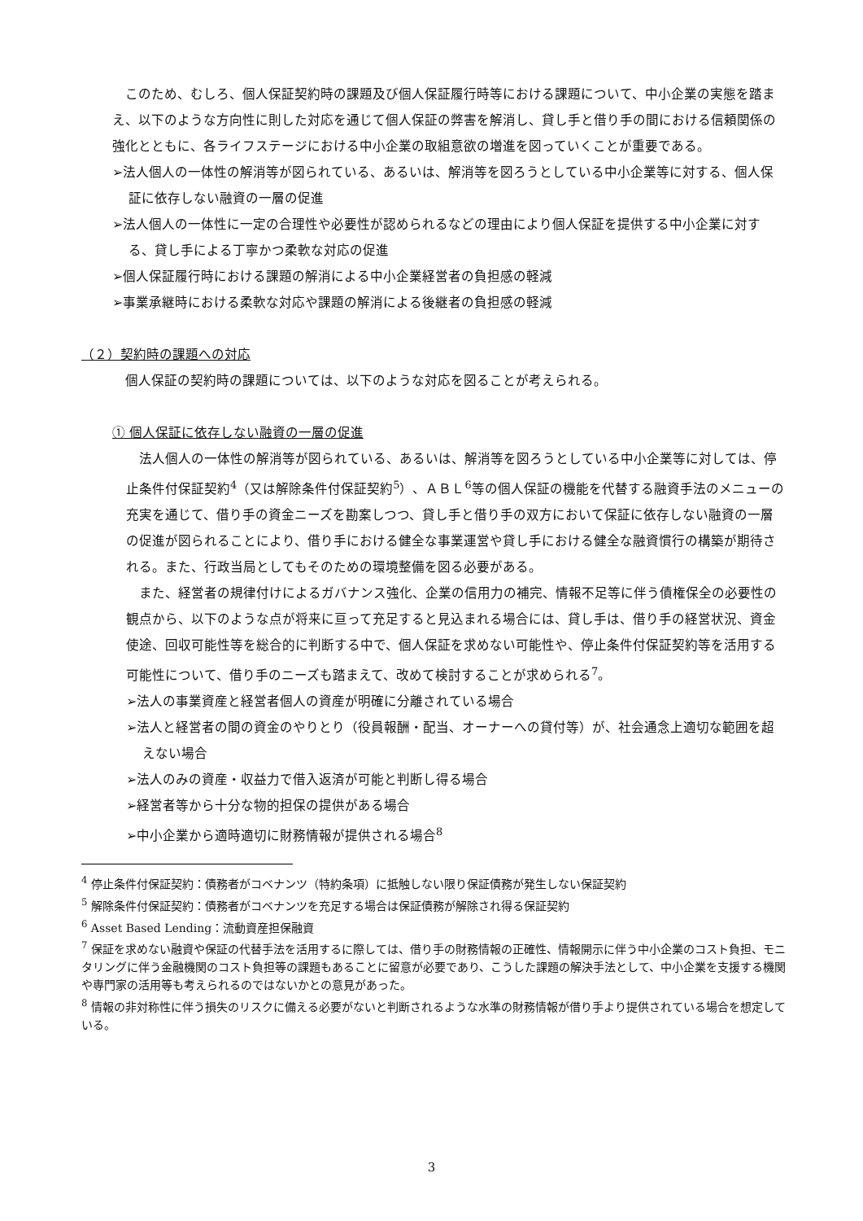このため、むしろ、個人保証契約時の課題及び個人保証履行時等における課題について、中小企業の実態を踏まえ、以下のような方向性に則した対応を通じて個人保証の弊害を解消し、貸し手と借り手の間における信頼関係の強化とともに、各ライフステージにおける中小企業の取組意欲の増進を図っていくことが重要である。
➢法人個人の一体性の解消等が図られている、あるいは、解消等を図ろうとしている中小企業等に対する、個人保証に依存しない融資の一層の促進
➢法人個人の一体性に一定の合理性や必要性が認められるなどの理由により個人保証を提供する中小企業に対する、貸し手による丁寧かつ柔軟な対応の促進
➢個人保証履行時における課題の解消による中小企業経営者の負担感の軽減
➢事業承継時における柔軟な対応や課題の解消による後継者の負担感の軽減
（２）契約時の課題への対応
　個人保証の契約時の課題については、以下のような対応を図ることが考えられる。
① 個人保証に依存しない融資の一層の促進
　法人個人の一体性の解消等が図られている、あるいは、解消等を図ろうとしている中小企業等に対しては、停止条件付保証契約<sup>4</sup>（又は解除条件付保証契約<sup>5</sup>）、ＡＢＬ<sup>6</sup>等の個人保証の機能を代替する融資手法のメニューの充実を通じて、借り手の資金ニーズを勘案しつつ、貸し手と借り手の双方において保証に依存しない融資の一層の促進が図られることにより、借り手における健全な事業運営や貸し手における健全な融資慣行の構築が期待される。また、行政当局としてもそのための環境整備を図る必要がある。
　また、経営者の規律付けによるガバナンス強化、企業の信用力の補完、情報不足等に伴う債権保全の必要性の観点から、以下のような点が将来に亘って充足すると見込まれる場合には、貸し手は、借り手の経営状況、資金使途、回収可能性等を総合的に判断する中で、個人保証を求めない可能性や、停止条件付保証契約等を活用する可能性について、借り手のニーズも踏まえて、改めて検討することが求められる<sup>7</sup>。
➢法人の事業資産と経営者個人の資産が明確に分離されている場合
➢法人と経営者の間の資金のやりとり（役員報酬・配当、オーナーへの貸付等）が、社会通念上適切な範囲を超えない場合
➢法人のみの資産・収益力で借入返済が可能と判断し得る場合
➢経営者等から十分な物的担保の提供がある場合
➢中小企業から適時適切に財務情報が提供される場合<sup>8</sup>
<sup>4</sup> 停止条件付保証契約：債務者がコベナンツ（特約条項）に抵触しない限り保証債務が発生しない保証契約
<sup>5</sup> 解除条件付保証契約：債務者がコベナンツを充足する場合は保証債務が解除され得る保証契約
<sup>6</sup> Asset Based Lending：流動資産担保融資
<sup>7</sup> 保証を求めない融資や保証の代替手法を活用するに際しては、借り手の財務情報の正確性、情報開示に伴う中小企業のコスト負担、モニタリングに伴う金融機関のコスト負担等の課題もあることに留意が必要であり、こうした課題の解決手法として、中小企業を支援する機関や専門家の活用等も考えられるのではないかとの意見があった。
<sup>8</sup> 情報の非対称性に伴う損失のリスクに備える必要がないと判断されるような水準の財務情報が借り手より提供されている場合を想定している。
3